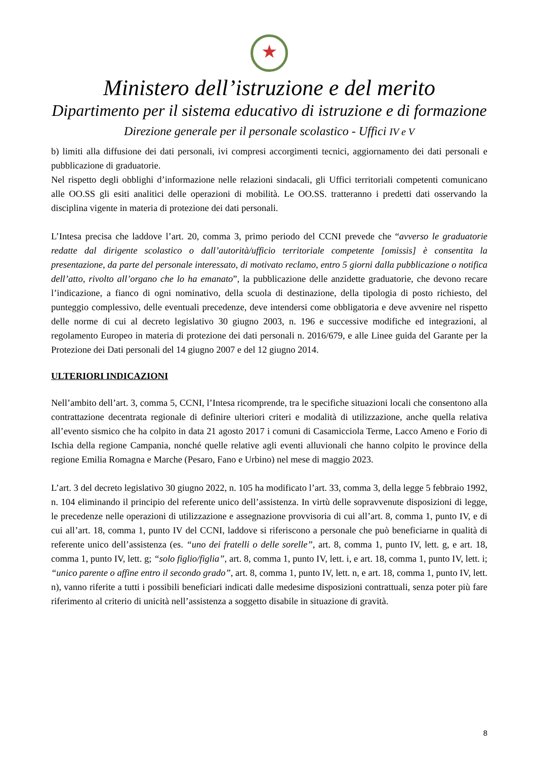★
Ministero dell’istruzione e del merito
Dipartimento per il sistema educativo di istruzione e di formazione
Direzione generale per il personale scolastico - Uffici IV e V
b) limiti alla diffusione dei dati personali, ivi compresi accorgimenti tecnici, aggiornamento dei dati personali e pubblicazione di graduatorie.
Nel rispetto degli obblighi d’informazione nelle relazioni sindacali, gli Uffici territoriali competenti comunicano alle OO.SS gli esiti analitici delle operazioni di mobilità. Le OO.SS. tratteranno i predetti dati osservando la disciplina vigente in materia di protezione dei dati personali.
L’Intesa precisa che laddove l’art. 20, comma 3, primo periodo del CCNI prevede che “avverso le graduatorie redatte dal dirigente scolastico o dall’autorità/ufficio territoriale competente [omissis] è consentita la presentazione, da parte del personale interessato, di motivato reclamo, entro 5 giorni dalla pubblicazione o notifica dell’atto, rivolto all’organo che lo ha emanato”, la pubblicazione delle anzidette graduatorie, che devono recare l’indicazione, a fianco di ogni nominativo, della scuola di destinazione, della tipologia di posto richiesto, del punteggio complessivo, delle eventuali precedenze, deve intendersi come obbligatoria e deve avvenire nel rispetto delle norme di cui al decreto legislativo 30 giugno 2003, n. 196 e successive modifiche ed integrazioni, al regolamento Europeo in materia di protezione dei dati personali n. 2016/679, e alle Linee guida del Garante per la Protezione dei Dati personali del 14 giugno 2007 e del 12 giugno 2014.
ULTERIORI INDICAZIONI
Nell’ambito dell’art. 3, comma 5, CCNI, l’Intesa ricomprende, tra le specifiche situazioni locali che consentono alla contrattazione decentrata regionale di definire ulteriori criteri e modalità di utilizzazione, anche quella relativa all’evento sismico che ha colpito in data 21 agosto 2017 i comuni di Casamicciola Terme, Lacco Ameno e Forio di Ischia della regione Campania, nonché quelle relative agli eventi alluvionali che hanno colpito le province della regione Emilia Romagna e Marche (Pesaro, Fano e Urbino) nel mese di maggio 2023.
L’art. 3 del decreto legislativo 30 giugno 2022, n. 105 ha modificato l’art. 33, comma 3, della legge 5 febbraio 1992, n. 104 eliminando il principio del referente unico dell’assistenza. In virtù delle sopravvenute disposizioni di legge, le precedenze nelle operazioni di utilizzazione e assegnazione provvisoria di cui all’art. 8, comma 1, punto IV, e di cui all’art. 18, comma 1, punto IV del CCNI, laddove si riferiscono a personale che può beneficiarne in qualità di referente unico dell’assistenza (es. “uno dei fratelli o delle sorelle”, art. 8, comma 1, punto IV, lett. g, e art. 18, comma 1, punto IV, lett. g; “solo figlio/figlia”, art. 8, comma 1, punto IV, lett. i, e art. 18, comma 1, punto IV, lett. i; “unico parente o affine entro il secondo grado”, art. 8, comma 1, punto IV, lett. n, e art. 18, comma 1, punto IV, lett. n), vanno riferite a tutti i possibili beneficiari indicati dalle medesime disposizioni contrattuali, senza poter più fare riferimento al criterio di unicità nell’assistenza a soggetto disabile in situazione di gravità.
8